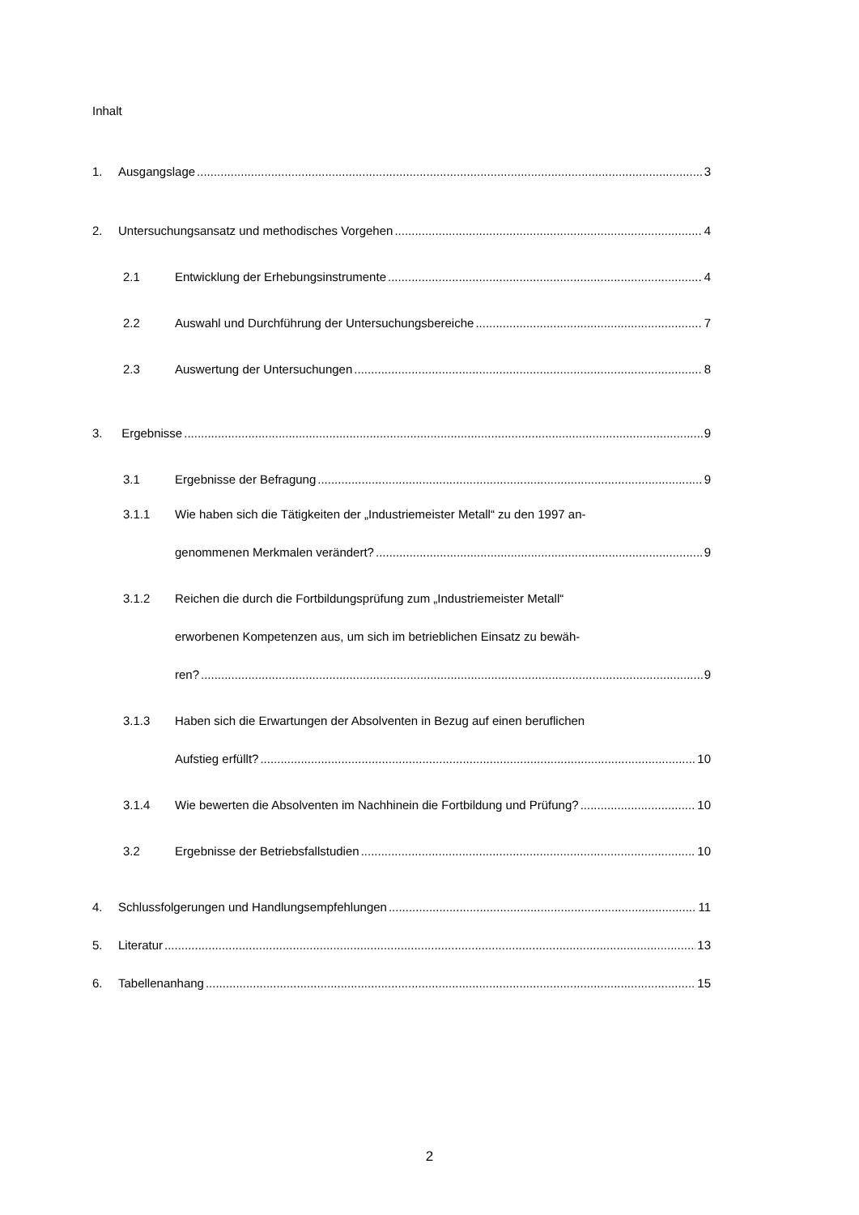Inhalt
1. Ausgangslage 3
2. Untersuchungsansatz und methodisches Vorgehen 4
2.1 Entwicklung der Erhebungsinstrumente 4
2.2 Auswahl und Durchführung der Untersuchungsbereiche 7
2.3 Auswertung der Untersuchungen 8
3. Ergebnisse 9
3.1 Ergebnisse der Befragung 9
3.1.1 Wie haben sich die Tätigkeiten der „Industriemeister Metall“ zu den 1997 an-
genommenen Merkmalen verändert? 9
3.1.2 Reichen die durch die Fortbildungsprüfung zum „Industriemeister Metall“
erworbenen Kompetenzen aus, um sich im betrieblichen Einsatz zu bewäh-
ren? 9
3.1.3 Haben sich die Erwartungen der Absolventen in Bezug auf einen beruflichen
Aufstieg erfüllt? 10
3.1.4 Wie bewerten die Absolventen im Nachhinein die Fortbildung und Prüfung? 10
3.2 Ergebnisse der Betriebsfallstudien 10
4. Schlussfolgerungen und Handlungsempfehlungen 11
5. Literatur 13
6. Tabellenanhang 15
2